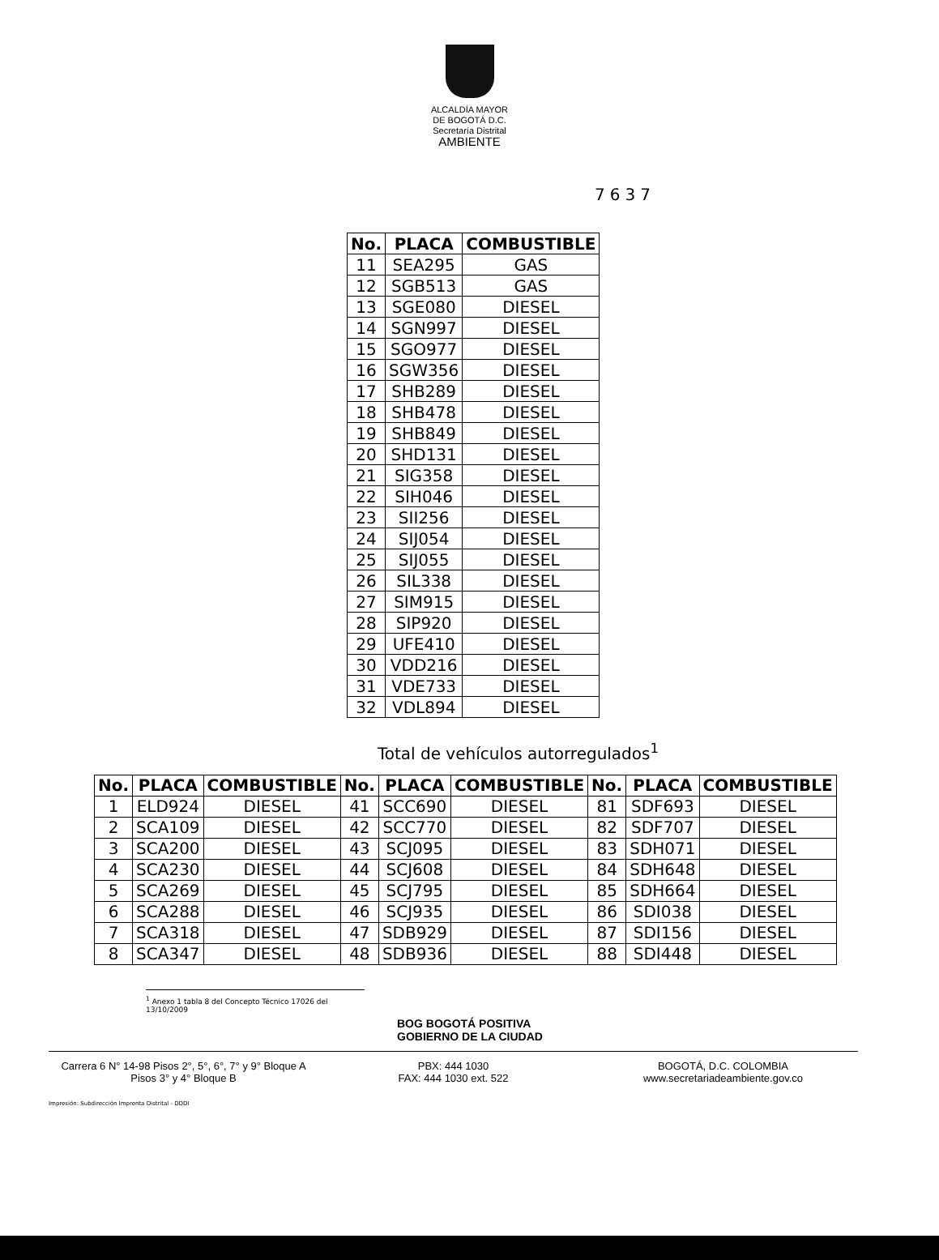ALCALDÍA MAYOR
DE BOGOTÁ D.C.
Secretaría Distrital
AMBIENTE
7637
| No. | PLACA | COMBUSTIBLE |
| --- | --- | --- |
| 11 | SEA295 | GAS |
| 12 | SGB513 | GAS |
| 13 | SGE080 | DIESEL |
| 14 | SGN997 | DIESEL |
| 15 | SGO977 | DIESEL |
| 16 | SGW356 | DIESEL |
| 17 | SHB289 | DIESEL |
| 18 | SHB478 | DIESEL |
| 19 | SHB849 | DIESEL |
| 20 | SHD131 | DIESEL |
| 21 | SIG358 | DIESEL |
| 22 | SIH046 | DIESEL |
| 23 | SII256 | DIESEL |
| 24 | SIJ054 | DIESEL |
| 25 | SIJ055 | DIESEL |
| 26 | SIL338 | DIESEL |
| 27 | SIM915 | DIESEL |
| 28 | SIP920 | DIESEL |
| 29 | UFE410 | DIESEL |
| 30 | VDD216 | DIESEL |
| 31 | VDE733 | DIESEL |
| 32 | VDL894 | DIESEL |
Total de vehículos autorregulados<sup>1</sup>
| No. | PLACA | COMBUSTIBLE | No. | PLACA | COMBUSTIBLE | No. | PLACA | COMBUSTIBLE |
| --- | --- | --- | --- | --- | --- | --- | --- | --- |
| 1 | ELD924 | DIESEL | 41 | SCC690 | DIESEL | 81 | SDF693 | DIESEL |
| 2 | SCA109 | DIESEL | 42 | SCC770 | DIESEL | 82 | SDF707 | DIESEL |
| 3 | SCA200 | DIESEL | 43 | SCJ095 | DIESEL | 83 | SDH071 | DIESEL |
| 4 | SCA230 | DIESEL | 44 | SCJ608 | DIESEL | 84 | SDH648 | DIESEL |
| 5 | SCA269 | DIESEL | 45 | SCJ795 | DIESEL | 85 | SDH664 | DIESEL |
| 6 | SCA288 | DIESEL | 46 | SCJ935 | DIESEL | 86 | SDI038 | DIESEL |
| 7 | SCA318 | DIESEL | 47 | SDB929 | DIESEL | 87 | SDI156 | DIESEL |
| 8 | SCA347 | DIESEL | 48 | SDB936 | DIESEL | 88 | SDI448 | DIESEL |
<sup>1</sup> Anexo 1 tabla 8 del Concepto Técnico 17026 del 13/10/2009
BOG BOGOTÁ POSITIVA
GOBIERNO DE LA CIUDAD
Carrera 6 N° 14-98 Pisos 2°, 5°, 6°, 7° y 9° Bloque A
Pisos 3° y 4° Bloque B
PBX: 444 1030
FAX: 444 1030 ext. 522
BOGOTÁ, D.C. COLOMBIA
www.secretariadeambiente.gov.co
Impresión: Subdirección Imprenta Distrital - DDDI